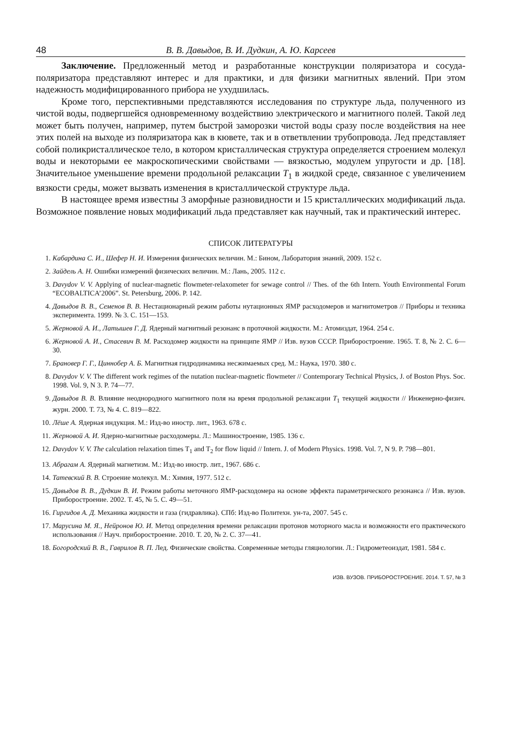48 В. В. Давыдов, В. И. Дудкин, А. Ю. Карсеев
Заключение. Предложенный метод и разработанные конструкции поляризатора и сосуда-поляризатора представляют интерес и для практики, и для физики магнитных явлений. При этом надежность модифицированного прибора не ухудшилась.
Кроме того, перспективными представляются исследования по структуре льда, полученного из чистой воды, подвергшейся одновременному воздействию электрического и магнитного полей. Такой лед может быть получен, например, путем быстрой заморозки чистой воды сразу после воздействия на нее этих полей на выходе из поляризатора как в кювете, так и в ответвлении трубопровода. Лед представляет собой поликристаллическое тело, в котором кристаллическая структура определяется строением молекул воды и некоторыми ее макроскопическими свойствами — вязкостью, модулем упругости и др. [18]. Значительное уменьшение времени продольной релаксации T<sub>1</sub> в жидкой среде, связанное с увеличением вязкости среды, может вызвать изменения в кристаллической структуре льда.
В настоящее время известны 3 аморфные разновидности и 15 кристаллических модификаций льда. Возможное появление новых модификаций льда представляет как научный, так и практический интерес.
СПИСОК ЛИТЕРАТУРЫ
1. Кабардина С. И., Шефер Н. И. Измерения физических величин. М.: Бином, Лаборатория знаний, 2009. 152 с.
2. Зайдель А. Н. Ошибки измерений физических величин. М.: Лань, 2005. 112 с.
3. Davydov V. V. Applying of nuclear-magnetic flowmeter-relaxometer for sewage control // Thes. of the 6th Intern. Youth Environmental Forum “ECOBALTICA’2006”. St. Petersburg, 2006. P. 142.
4. Давыдов В. В., Семенов В. В. Нестационарный режим работы нутационных ЯМР расходомеров и магнитометров // Приборы и техника эксперимента. 1999. № 3. С. 151—153.
5. Жерновой А. И., Латышев Г. Д. Ядерный магнитный резонанс в проточной жидкости. М.: Атомиздат, 1964. 254 с.
6. Жерновой А. И., Стасевич В. М. Расходомер жидкости на принципе ЯМР // Изв. вузов СССР. Приборостроение. 1965. Т. 8, № 2. С. 6—30.
7. Брановер Г. Г., Циннобер А. Б. Магнитная гидродинамика несжимаемых сред. М.: Наука, 1970. 380 с.
8. Davydov V. V. The different work regimes of the nutation nuclear-magnetic flowmeter // Contemporary Technical Physics, J. of Boston Phys. Soc. 1998. Vol. 9, N 3. P. 74—77.
9. Давыдов В. В. Влияние неоднородного магнитного поля на время продольной релаксации T<sub>1</sub> текущей жидкости // Инженерно-физич. журн. 2000. Т. 73, № 4. С. 819—822.
10. Лёше А. Ядерная индукция. М.: Изд-во иностр. лит., 1963. 678 с.
11. Жерновой А. И. Ядерно-магнитные расходомеры. Л.: Машиностроение, 1985. 136 с.
12. Davydov V. V. The calculation relaxation times T<sub>1</sub> and T<sub>2</sub> for flow liquid // Intern. J. of Modern Physics. 1998. Vol. 7, N 9. P. 798—801.
13. Абрагам А. Ядерный магнетизм. М.: Изд-во иностр. лит., 1967. 686 с.
14. Татевский В. В. Строение молекул. М.: Химия, 1977. 512 с.
15. Давыдов В. В., Дудкин В. И. Режим работы меточного ЯМР-расходомера на основе эффекта параметрического резонанса // Изв. вузов. Приборостроение. 2002. Т. 45, № 5. С. 49—51.
16. Гиргидов А. Д. Механика жидкости и газа (гидравлика). СПб: Изд-во Политехн. ун-та, 2007. 545 с.
17. Марусина М. Я., Нейронов Ю. И. Метод определения времени релаксации протонов моторного масла и возможности его практического использования // Науч. приборостроение. 2010. Т. 20, № 2. С. 37—41.
18. Богородский В. В., Гаврилов В. П. Лед. Физические свойства. Современные методы гляциологии. Л.: Гидрометеоиздат, 1981. 584 с.
ИЗВ. ВУЗОВ. ПРИБОРОСТРОЕНИЕ. 2014. Т. 57, № 3